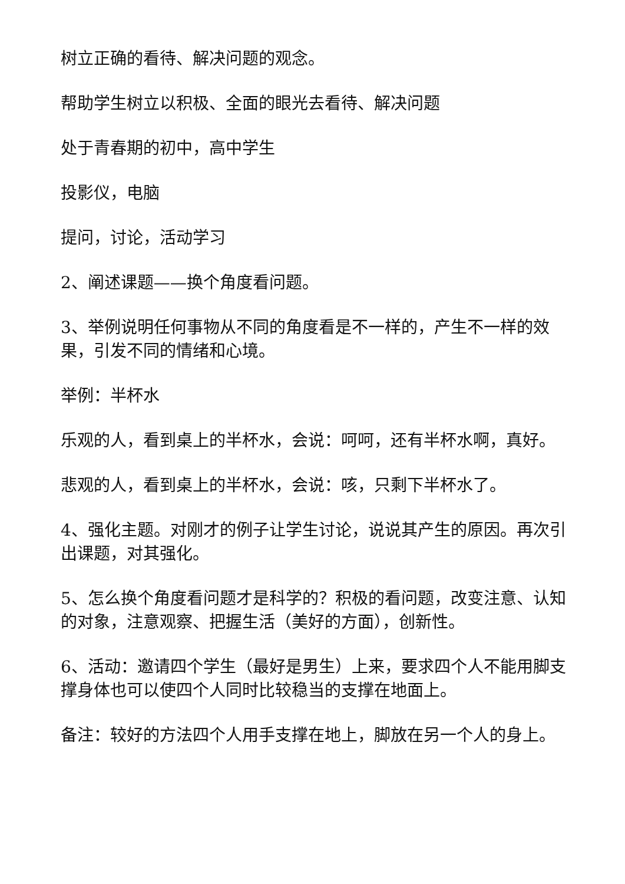树立正确的看待、解决问题的观念。
帮助学生树立以积极、全面的眼光去看待、解决问题
处于青春期的初中，高中学生
投影仪，电脑
提问，讨论，活动学习
2、阐述课题——换个角度看问题。
3、举例说明任何事物从不同的角度看是不一样的，产生不一样的效果，引发不同的情绪和心境。
举例：半杯水
乐观的人，看到桌上的半杯水，会说：呵呵，还有半杯水啊，真好。
悲观的人，看到桌上的半杯水，会说：咳，只剩下半杯水了。
4、强化主题。对刚才的例子让学生讨论，说说其产生的原因。再次引出课题，对其强化。
5、怎么换个角度看问题才是科学的？积极的看问题，改变注意、认知的对象，注意观察、把握生活（美好的方面），创新性。
6、活动：邀请四个学生（最好是男生）上来，要求四个人不能用脚支撑身体也可以使四个人同时比较稳当的支撑在地面上。
备注：较好的方法四个人用手支撑在地上，脚放在另一个人的身上。